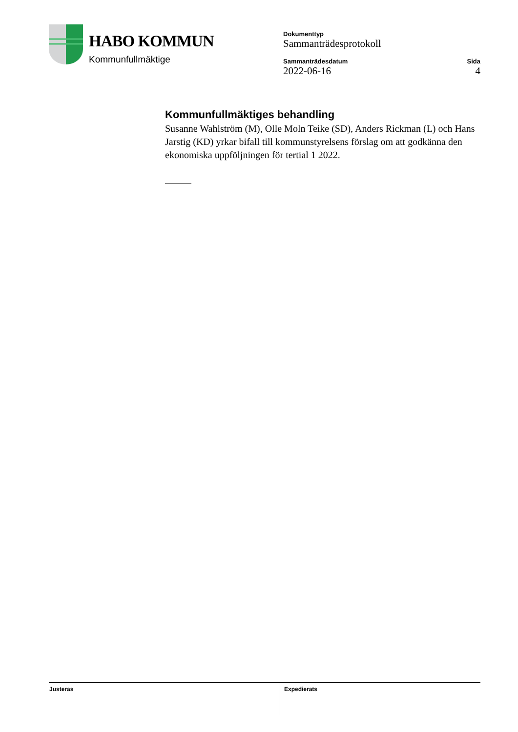HABO KOMMUN
Kommunfullmäktige
Dokumenttyp
Sammanträdesprotokoll
Sammanträdesdatum
2022-06-16
Sida
4
Kommunfullmäktiges behandling
Susanne Wahlström (M), Olle Moln Teike (SD), Anders Rickman (L) och Hans Jarstig (KD) yrkar bifall till kommunstyrelsens förslag om att godkänna den ekonomiska uppföljningen för tertial 1 2022.
Justeras Expedierats